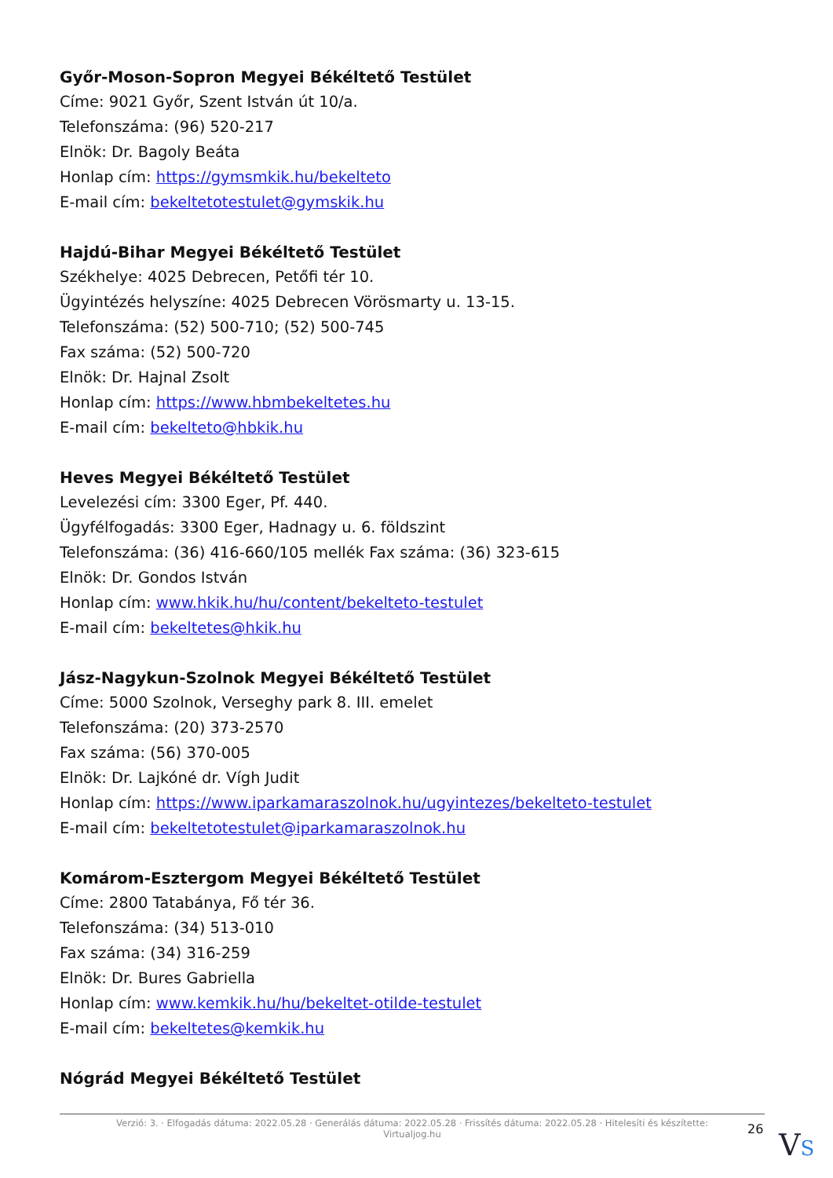Győr-Moson-Sopron Megyei Békéltető Testület
Címe: 9021 Győr, Szent István út 10/a.
Telefonszáma: (96) 520-217
Elnök: Dr. Bagoly Beáta
Honlap cím: https://gymsmkik.hu/bekelteto
E-mail cím: bekeltetotestulet@gymskik.hu
Hajdú-Bihar Megyei Békéltető Testület
Székhelye: 4025 Debrecen, Petőfi tér 10.
Ügyintézés helyszíne: 4025 Debrecen Vörösmarty u. 13-15.
Telefonszáma: (52) 500-710; (52) 500-745
Fax száma: (52) 500-720
Elnök: Dr. Hajnal Zsolt
Honlap cím: https://www.hbmbekeltetes.hu
E-mail cím: bekelteto@hbkik.hu
Heves Megyei Békéltető Testület
Levelezési cím: 3300 Eger, Pf. 440.
Ügyfélfogadás: 3300 Eger, Hadnagy u. 6. földszint
Telefonszáma: (36) 416-660/105 mellék Fax száma: (36) 323-615
Elnök: Dr. Gondos István
Honlap cím: www.hkik.hu/hu/content/bekelteto-testulet
E-mail cím: bekeltetes@hkik.hu
Jász-Nagykun-Szolnok Megyei Békéltető Testület
Címe: 5000 Szolnok, Verseghy park 8. III. emelet
Telefonszáma: (20) 373-2570
Fax száma: (56) 370-005
Elnök: Dr. Lajkóné dr. Vígh Judit
Honlap cím: https://www.iparkamaraszolnok.hu/ugyintezes/bekelteto-testulet
E-mail cím: bekeltetotestulet@iparkamaraszolnok.hu
Komárom-Esztergom Megyei Békéltető Testület
Címe: 2800 Tatabánya, Fő tér 36.
Telefonszáma: (34) 513-010
Fax száma: (34) 316-259
Elnök: Dr. Bures Gabriella
Honlap cím: www.kemkik.hu/hu/bekeltet-otilde-testulet
E-mail cím: bekeltetes@kemkik.hu
Nógrád Megyei Békéltető Testület
Verzió: 3. · Elfogadás dátuma: 2022.05.28 · Generálás dátuma: 2022.05.28 · Frissítés dátuma: 2022.05.28 · Hitelesíti és készítette:
Virtualjog.hu
26 VS